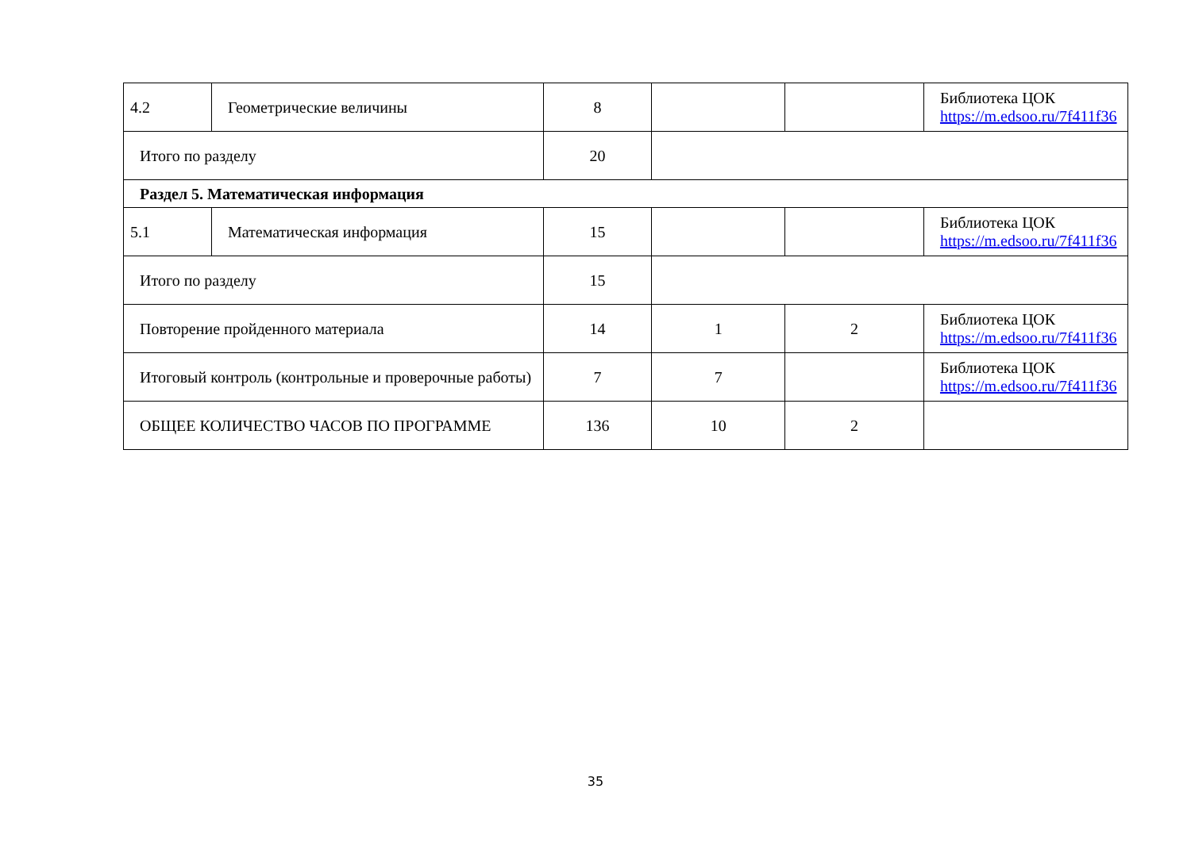| 4.2 | Геометрические величины | 8 | | | Библиотека ЦОК https://m.edsoo.ru/7f411f36 |
| Итого по разделу | | 20 | | | |
| Раздел 5. Математическая информация | | | | | |
| 5.1 | Математическая информация | 15 | | | Библиотека ЦОК https://m.edsoo.ru/7f411f36 |
| Итого по разделу | | 15 | | | |
| Повторение пройденного материала | | 14 | 1 | 2 | Библиотека ЦОК https://m.edsoo.ru/7f411f36 |
| Итоговый контроль (контрольные и проверочные работы) | | 7 | 7 | | Библиотека ЦОК https://m.edsoo.ru/7f411f36 |
| ОБЩЕЕ КОЛИЧЕСТВО ЧАСОВ ПО ПРОГРАММЕ | | 136 | 10 | 2 | |
35